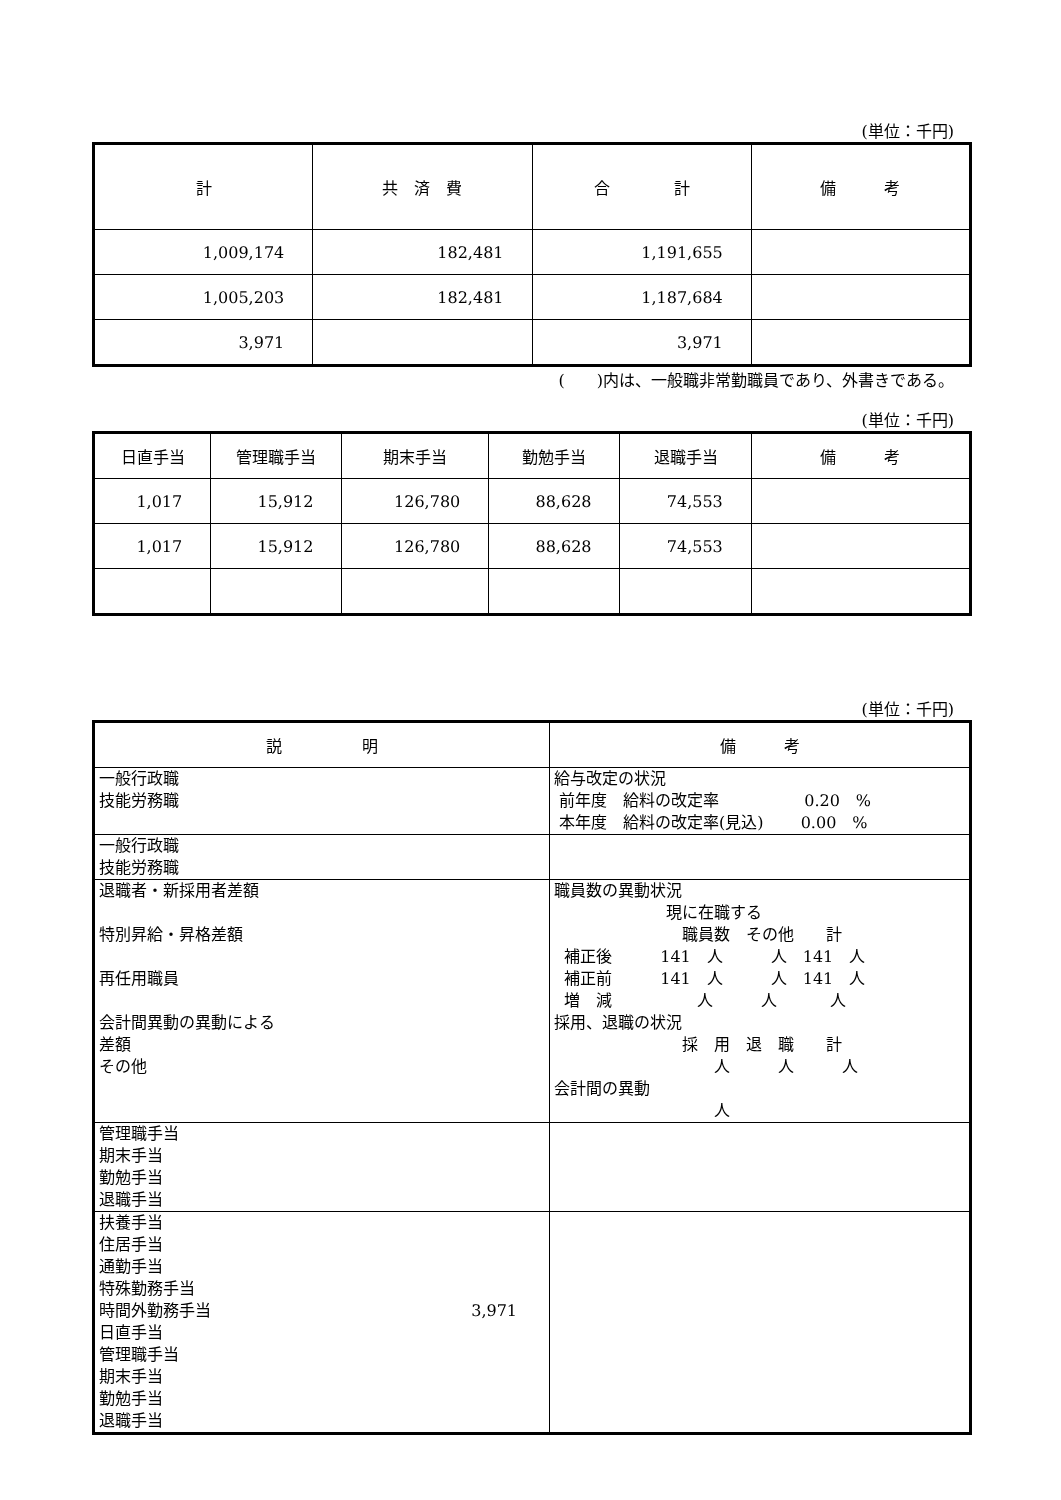(単位：千円)
| 計 | 共 済 費 | 合 計 | 備 考 |
| --- | --- | --- | --- |
| 1,009,174 | 182,481 | 1,191,655 | |
| 1,005,203 | 182,481 | 1,187,684 | |
| 3,971 | | 3,971 | |
(　　)内は、一般職非常勤職員であり、外書きである。
(単位：千円)
| 日直手当 | 管理職手当 | 期末手当 | 勤勉手当 | 退職手当 | 備 考 |
| --- | --- | --- | --- | --- | --- |
| 1,017 | 15,912 | 126,780 | 88,628 | 74,553 | |
| 1,017 | 15,912 | 126,780 | 88,628 | 74,553 | |
(単位：千円)
| 説 明 | 備 考 |
| --- | --- |
| 一般行政職 技能労務職 | 給与改定の状況 前年度 給料の改定率 0.20 % 本年度 給料の改定率(見込) 0.00 % |
| 一般行政職 技能労務職 | |
| 退職者・新採用者差額 特別昇給・昇格差額 再任用職員 会計間異動の異動による 差額 その他 | 職員数の異動状況 現に在職する 職員数 その他 計 補正後 141 人 人 141 人 補正前 141 人 人 141 人 増 減 人 人 人 採用、退職の状況 採 用 退 職 計 人 人 人 会計間の異動 人 |
| 管理職手当 期末手当 勤勉手当 退職手当 | |
| 扶養手当 住居手当 通勤手当 特殊勤務手当 時間外勤務手当 3,971 日直手当 管理職手当 期末手当 勤勉手当 退職手当 | |